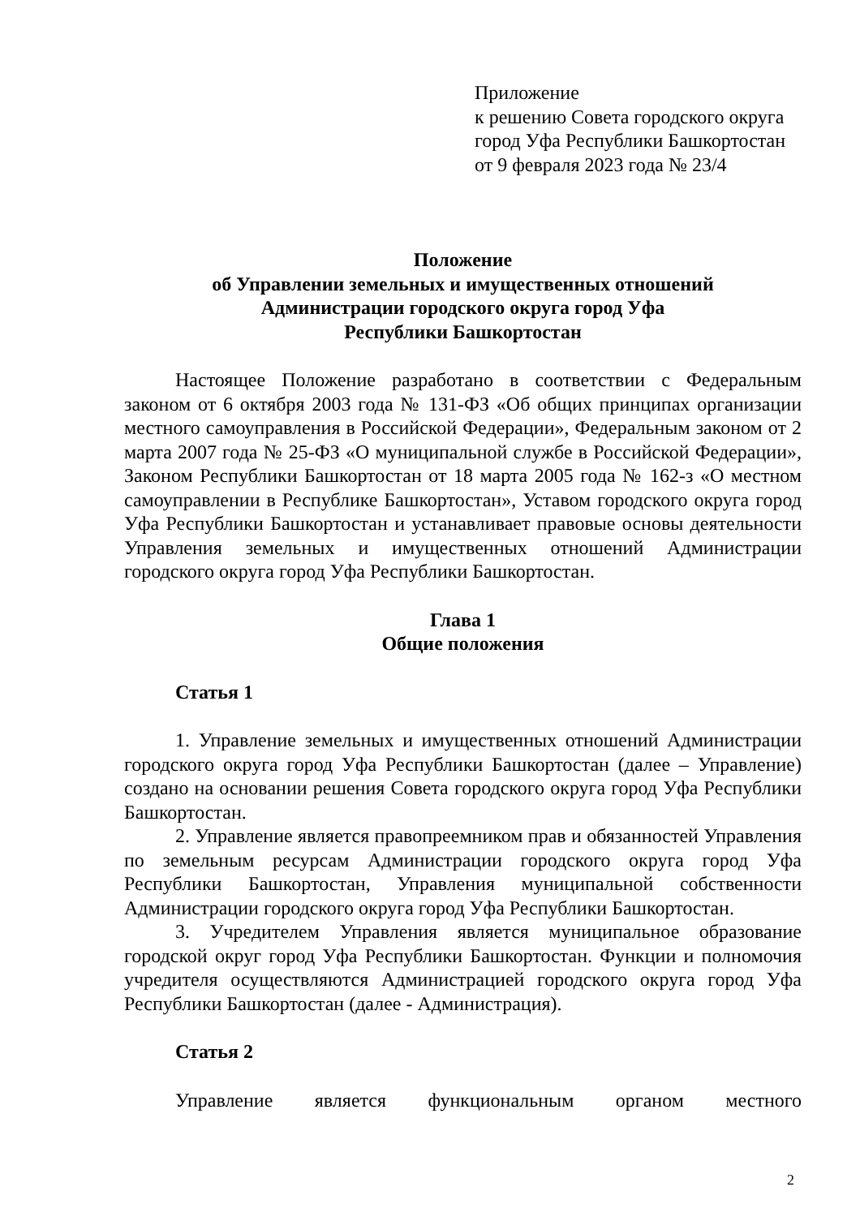Приложение
к решению Совета городского округа
город Уфа Республики Башкортостан
от 9 февраля 2023 года № 23/4
Положение
об Управлении земельных и имущественных отношений
Администрации городского округа город Уфа
Республики Башкортостан
Настоящее Положение разработано в соответствии с Федеральным законом от 6 октября 2003 года № 131-ФЗ «Об общих принципах организации местного самоуправления в Российской Федерации», Федеральным законом от 2 марта 2007 года № 25-ФЗ «О муниципальной службе в Российской Федерации», Законом Республики Башкортостан от 18 марта 2005 года № 162-з «О местном самоуправлении в Республике Башкортостан», Уставом городского округа город Уфа Республики Башкортостан и устанавливает правовые основы деятельности Управления земельных и имущественных отношений Администрации городского округа город Уфа Республики Башкортостан.
Глава 1
Общие положения
Статья 1
1. Управление земельных и имущественных отношений Администрации городского округа город Уфа Республики Башкортостан (далее – Управление) создано на основании решения Совета городского округа город Уфа Республики Башкортостан.
2. Управление является правопреемником прав и обязанностей Управления по земельным ресурсам Администрации городского округа город Уфа Республики Башкортостан, Управления муниципальной собственности Администрации городского округа город Уфа Республики Башкортостан.
3. Учредителем Управления является муниципальное образование городской округ город Уфа Республики Башкортостан. Функции и полномочия учредителя осуществляются Администрацией городского округа город Уфа Республики Башкортостан (далее - Администрация).
Статья 2
Управление является функциональным органом местного
2